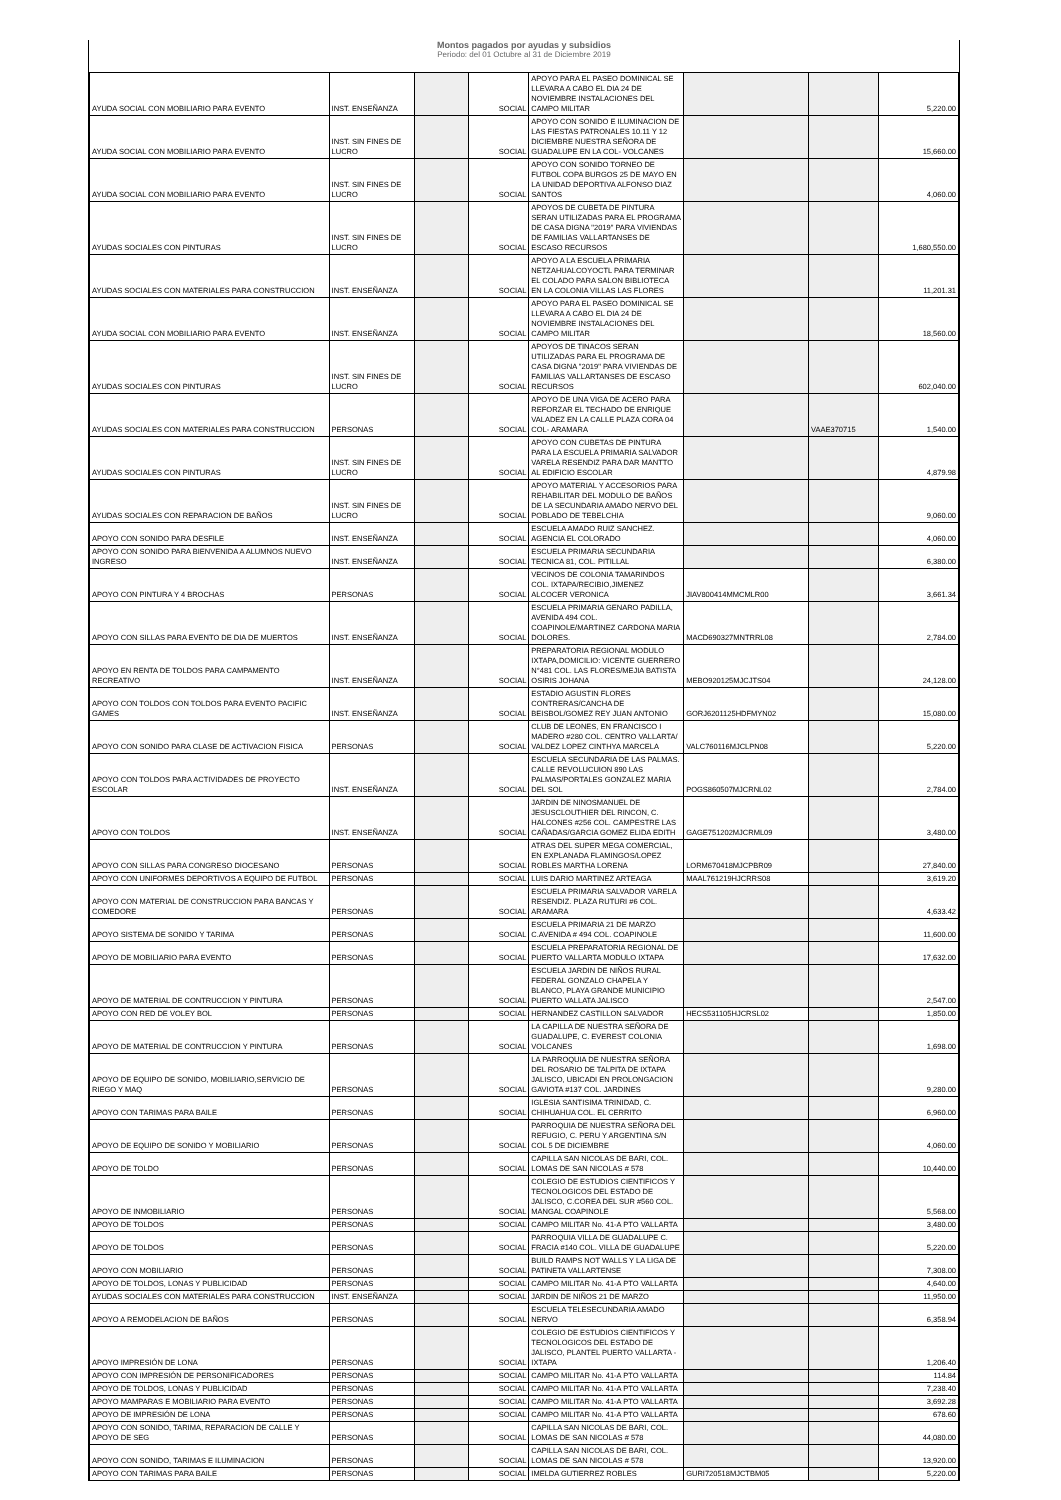Montos pagados por ayudas y subsidios
Periodo: del 01 Octubre al 31 de Diciembre 2019
| AYUDA SOCIAL CON MOBILIARIO PARA EVENTO | INST. ENSEÑANZA | | SOCIAL | APOYO PARA EL PASEO DOMINICAL SE LLEVARA A CABO EL DIA 24 DE NOVIEMBRE INSTALACIONES DEL CAMPO MILITAR | | | 5,220.00 |
| AYUDA SOCIAL CON MOBILIARIO PARA EVENTO | INST. SIN FINES DE LUCRO | | SOCIAL | APOYO CON SONIDO E ILUMINACION DE LAS FIESTAS PATRONALES 10.11 Y 12 DICIEMBRE NUESTRA SEÑORA DE GUADALUPE EN LA COL- VOLCANES | | | 15,660.00 |
| AYUDA SOCIAL CON MOBILIARIO PARA EVENTO | INST. SIN FINES DE LUCRO | | SOCIAL | APOYO CON SONIDO TORNEO DE FUTBOL COPA BURGOS 25 DE MAYO EN LA UNIDAD DEPORTIVA ALFONSO DIAZ SANTOS | | | 4,060.00 |
| AYUDAS SOCIALES CON PINTURAS | INST. SIN FINES DE LUCRO | | SOCIAL | APOYOS DE CUBETA DE PINTURA SERAN UTILIZADAS PARA EL PROGRAMA DE CASA DIGNA "2019" PARA VIVIENDAS DE FAMILIAS VALLARTANSES DE ESCASO RECURSOS | | | 1,680,550.00 |
| AYUDAS SOCIALES CON MATERIALES PARA CONSTRUCCION | INST. ENSEÑANZA | | SOCIAL | APOYO A LA ESCUELA PRIMARIA NETZAHUALCOYOCTL PARA TERMINAR EL COLADO PARA SALON BIBLIOTECA EN LA COLONIA VILLAS LAS FLORES | | | 11,201.31 |
| AYUDA SOCIAL CON MOBILIARIO PARA EVENTO | INST. ENSEÑANZA | | SOCIAL | APOYO PARA EL PASEO DOMINICAL SE LLEVARA A CABO EL DIA 24 DE NOVIEMBRE INSTALACIONES DEL CAMPO MILITAR | | | 18,560.00 |
| AYUDAS SOCIALES CON PINTURAS | INST. SIN FINES DE LUCRO | | SOCIAL | APOYOS DE TINACOS SERAN UTILIZADAS PARA EL PROGRAMA DE CASA DIGNA "2019" PARA VIVIENDAS DE FAMILIAS VALLARTANSES DE ESCASO RECURSOS | | | 602,040.00 |
| AYUDAS SOCIALES CON MATERIALES PARA CONSTRUCCION | PERSONAS | | SOCIAL | APOYO DE UNA VIGA DE ACERO PARA REFORZAR EL TECHADO DE ENRIQUE VALADEZ EN LA CALLE PLAZA CORA 04 COL- ARAMARA | | VAAE370715 | 1,540.00 |
| AYUDAS SOCIALES CON PINTURAS | INST. SIN FINES DE LUCRO | | SOCIAL | APOYO CON CUBETAS DE PINTURA PARA LA ESCUELA PRIMARIA SALVADOR VARELA RESENDIZ PARA DAR MANTTO AL EDIFICIO ESCOLAR | | | 4,879.98 |
| AYUDAS SOCIALES CON REPARACION DE BAÑOS | INST. SIN FINES DE LUCRO | | SOCIAL | APOYO MATERIAL Y ACCESORIOS PARA REHABILITAR DEL MODULO DE BAÑOS DE LA SECUNDARIA AMADO NERVO DEL POBLADO DE TEBELCHIA | | | 9,060.00 |
| APOYO CON SONIDO PARA DESFILE | INST. ENSEÑANZA | | SOCIAL | ESCUELA AMADO RUIZ SANCHEZ. AGENCIA EL COLORADO | | | 4,060.00 |
| APOYO CON SONIDO PARA BIENVENIDA A ALUMNOS NUEVO INGRESO | INST. ENSEÑANZA | | SOCIAL | ESCUELA PRIMARIA SECUNDARIA TECNICA 81, COL. PITILLAL | | | 6,380.00 |
| APOYO CON PINTURA Y 4 BROCHAS | PERSONAS | | SOCIAL | VECINOS DE COLONIA TAMARINDOS COL. IXTAPA/RECIBIO,JIMENEZ ALCOCER VERONICA | JIAV800414MMCMLR00 | | 3,661.34 |
| APOYO CON SILLAS PARA EVENTO DE DIA DE MUERTOS | INST. ENSEÑANZA | | SOCIAL | ESCUELA PRIMARIA GENARO PADILLA, AVENIDA 494 COL. COAPINOLE/MARTINEZ CARDONA MARIA DOLORES. | MACD690327MNTRRL08 | | 2,784.00 |
| APOYO EN RENTA DE TOLDOS PARA CAMPAMENTO RECREATIVO | INST. ENSEÑANZA | | SOCIAL | PREPARATORIA REGIONAL MODULO IXTAPA,DOMICILIO: VICENTE GUERRERO N°481 COL. LAS FLORES/MEJIA BATISTA OSIRIS JOHANA | MEBO920125MJCJTS04 | | 24,128.00 |
| APOYO CON TOLDOS CON TOLDOS PARA EVENTO PACIFIC GAMES | INST. ENSEÑANZA | | SOCIAL | ESTADIO AGUSTIN FLORES CONTRERAS/CANCHA DE BEISBOL/GOMEZ REY JUAN ANTONIO | GORJ6201125HDFMYN02 | | 15,080.00 |
| APOYO CON SONIDO PARA CLASE DE ACTIVACION FISICA | PERSONAS | | SOCIAL | CLUB DE LEONES, EN FRANCISCO I MADERO #280 COL. CENTRO VALLARTA/ VALDEZ LOPEZ CINTHYA MARCELA | VALC760116MJCLPN08 | | 5,220.00 |
| APOYO CON TOLDOS PARA ACTIVIDADES DE PROYECTO ESCOLAR | INST. ENSEÑANZA | | SOCIAL | ESCUELA SECUNDARIA DE LAS PALMAS. CALLE REVOLUCUION 890 LAS PALMAS/PORTALES GONZALEZ MARIA DEL SOL | POGS860507MJCRNL02 | | 2,784.00 |
| APOYO CON TOLDOS | INST. ENSEÑANZA | | SOCIAL | JARDIN DE NINOSMANUEL DE JESUSCLOUTHIER DEL RINCON, C. HALCONES #256 COL. CAMPESTRE LAS CAÑADAS/GARCIA GOMEZ ELIDA EDITH | GAGE751202MJCRML09 | | 3,480.00 |
| APOYO CON SILLAS PARA CONGRESO DIOCESANO | PERSONAS | | SOCIAL | ATRAS DEL SUPER MEGA COMERCIAL, EN EXPLANADA FLAMINGOS/LOPEZ ROBLES MARTHA LORENA | LORM670418MJCPBR09 | | 27,840.00 |
| APOYO CON UNIFORMES DEPORTIVOS A EQUIPO DE FUTBOL | PERSONAS | | SOCIAL | LUIS DARIO MARTINEZ ARTEAGA | MAAL761219HJCRRS08 | | 3,619.20 |
| APOYO CON MATERIAL DE CONSTRUCCION PARA BANCAS Y COMEDORE | PERSONAS | | SOCIAL | ESCUELA PRIMARIA SALVADOR VARELA RESENDIZ. PLAZA RUTURI #6 COL. ARAMARA | | | 4,633.42 |
| APOYO SISTEMA DE SONIDO Y TARIMA | PERSONAS | | SOCIAL | ESCUELA PRIMARIA 21 DE MARZO C.AVENIDA # 494 COL. COAPINOLE | | | 11,600.00 |
| APOYO DE MOBILIARIO PARA EVENTO | PERSONAS | | SOCIAL | ESCUELA PREPARATORIA REGIONAL DE PUERTO VALLARTA MODULO IXTAPA | | | 17,632.00 |
| APOYO DE MATERIAL DE CONTRUCCION Y PINTURA | PERSONAS | | SOCIAL | ESCUELA JARDIN DE NIÑOS RURAL FEDERAL GONZALO CHAPELA Y BLANCO, PLAYA GRANDE MUNICIPIO PUERTO VALLATA JALISCO | | | 2,547.00 |
| APOYO CON RED DE VOLEY BOL | PERSONAS | | SOCIAL | HERNANDEZ CASTILLON SALVADOR | HECS531105HJCRSL02 | | 1,850.00 |
| APOYO DE MATERIAL DE CONTRUCCION Y PINTURA | PERSONAS | | SOCIAL | LA CAPILLA DE NUESTRA SEÑORA DE GUADALUPE, C. EVEREST COLONIA VOLCANES | | | 1,698.00 |
| APOYO DE EQUIPO DE SONIDO, MOBILIARIO,SERVICIO DE RIEGO Y MAQ | PERSONAS | | SOCIAL | LA PARROQUIA DE NUESTRA SEÑORA DEL ROSARIO DE TALPITA DE IXTAPA JALISCO, UBICADI EN PROLONGACION GAVIOTA #137 COL. JARDINES | | | 9,280.00 |
| APOYO CON TARIMAS PARA BAILE | PERSONAS | | SOCIAL | IGLESIA SANTISIMA TRINIDAD, C. CHIHUAHUA COL. EL CERRITO | | | 6,960.00 |
| APOYO DE EQUIPO DE SONIDO Y MOBILIARIO | PERSONAS | | SOCIAL | PARROQUIA DE NUESTRA SEÑORA DEL REFUGIO, C. PERU Y ARGENTINA S/N COL 5 DE DICIEMBRE | | | 4,060.00 |
| APOYO DE TOLDO | PERSONAS | | SOCIAL | CAPILLA SAN NICOLAS DE BARI, COL. LOMAS DE SAN NICOLAS # 578 | | | 10,440.00 |
| APOYO DE INMOBILIARIO | PERSONAS | | SOCIAL | COLEGIO DE ESTUDIOS CIENTIFICOS Y TECNOLOGICOS DEL ESTADO DE JALISCO, C.COREA DEL SUR #560 COL. MANGAL COAPINOLE | | | 5,568.00 |
| APOYO DE TOLDOS | PERSONAS | | SOCIAL | CAMPO MILITAR No. 41-A PTO VALLARTA | | | 3,480.00 |
| APOYO DE TOLDOS | PERSONAS | | SOCIAL | PARROQUIA VILLA DE GUADALUPE C. FRACIA #140 COL. VILLA DE GUADALUPE | | | 5,220.00 |
| APOYO CON MOBILIARIO | PERSONAS | | SOCIAL | BUILD RAMPS NOT WALLS Y LA LIGA DE PATINETA VALLARTENSE | | | 7,308.00 |
| APOYO DE TOLDOS, LONAS Y PUBLICIDAD | PERSONAS | | SOCIAL | CAMPO MILITAR No. 41-A PTO VALLARTA | | | 4,640.00 |
| AYUDAS SOCIALES CON MATERIALES PARA CONSTRUCCION | INST. ENSEÑANZA | | SOCIAL | JARDIN DE NIÑOS 21 DE MARZO | | | 11,950.00 |
| APOYO A REMODELACION DE BAÑOS | PERSONAS | | SOCIAL | ESCUELA TELESECUNDARIA AMADO NERVO | | | 6,358.94 |
| APOYO IMPRESIÓN DE LONA | PERSONAS | | SOCIAL | COLEGIO DE ESTUDIOS CIENTIFICOS Y TECNOLOGICOS DEL ESTADO DE JALISCO, PLANTEL PUERTO VALLARTA - IXTAPA | | | 1,206.40 |
| APOYO CON IMPRESIÓN DE PERSONIFICADORES | PERSONAS | | SOCIAL | CAMPO MILITAR No. 41-A PTO VALLARTA | | | 114.84 |
| APOYO DE TOLDOS, LONAS Y PUBLICIDAD | PERSONAS | | SOCIAL | CAMPO MILITAR No. 41-A PTO VALLARTA | | | 7,238.40 |
| APOYO MAMPARAS E MOBILIARIO PARA EVENTO | PERSONAS | | SOCIAL | CAMPO MILITAR No. 41-A PTO VALLARTA | | | 3,692.28 |
| APOYO DE IMPRESIÓN DE LONA | PERSONAS | | SOCIAL | CAMPO MILITAR No. 41-A PTO VALLARTA | | | 678.60 |
| APOYO CON SONIDO, TARIMA, REPARACION DE CALLE Y APOYO DE SEG | PERSONAS | | SOCIAL | CAPILLA SAN NICOLAS DE BARI, COL. LOMAS DE SAN NICOLAS # 578 | | | 44,080.00 |
| APOYO CON SONIDO, TARIMAS E ILUMINACION | PERSONAS | | SOCIAL | CAPILLA SAN NICOLAS DE BARI, COL. LOMAS DE SAN NICOLAS # 578 | | | 13,920.00 |
| APOYO CON TARIMAS PARA BAILE | PERSONAS | | SOCIAL | IMELDA GUTIERREZ ROBLES | GURI720518MJCTBM05 | | 5,220.00 |